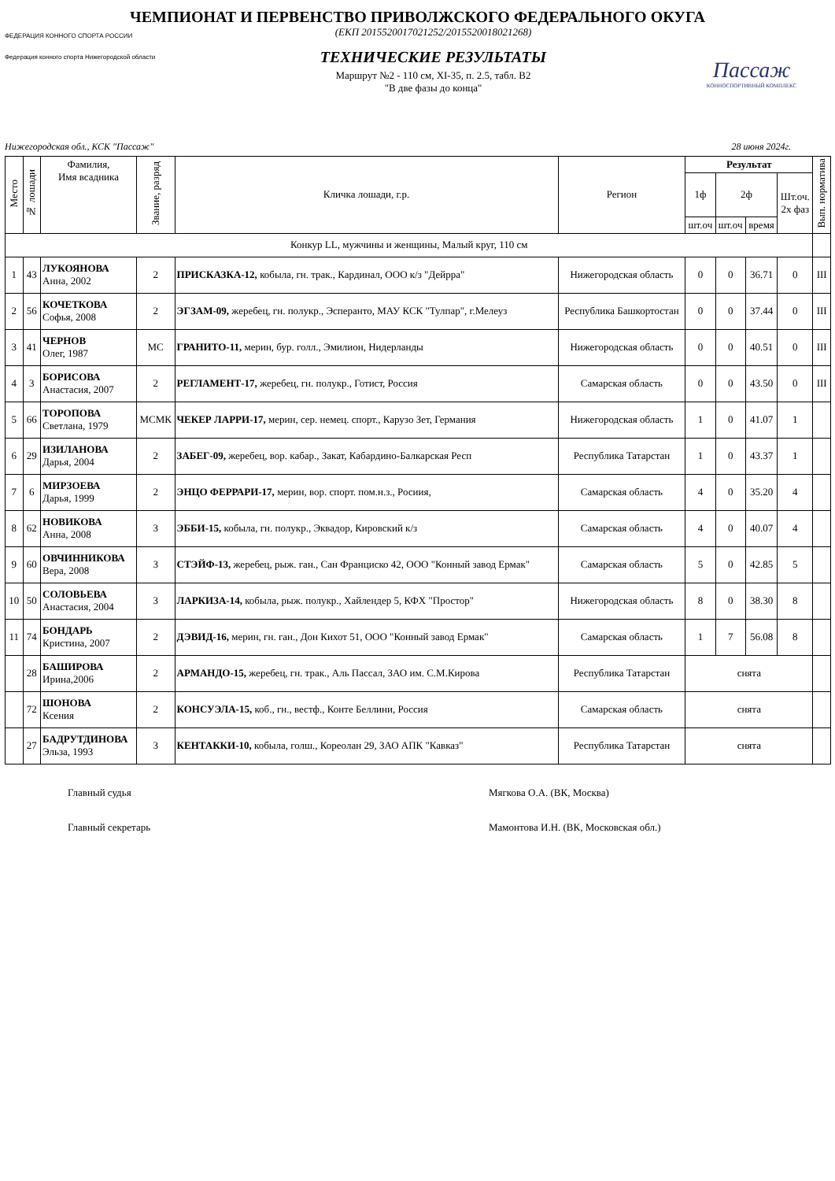ЧЕМПИОНАТ И ПЕРВЕНСТВО ПРИВОЛЖСКОГО ФЕДЕРАЛЬНОГО ОКУГА
ФЕДЕРАЦИЯ КОННОГО СПОРТА РОССИИ
Федерация конного спорта Нижегородской области
(ЕКП 2015520017021252/2015520018021268)
ТЕХНИЧЕСКИЕ РЕЗУЛЬТАТЫ
Маршрут №2 - 110 см, XI-35, п. 2.5, табл. В2
"В две фазы до конца"
Пассаж
КОННОСПОРТИВНЫЙ КОМПЛЕКС
Нижегородская обл., КСК "Пассаж" 28 июня 2024г.
| Место | № лошади | Фамилия, Имя всадника | Звание, разряд | Кличка лошади, г.р. | Регион | Результат | | | | Вып. норматива |
| --- | --- | --- | --- | --- | --- | --- | --- | --- | --- | --- |
| | | | | | | 1ф | 2ф | | Шт.оч. 2х фаз | |
| | | | | | | шт.оч | шт.оч | время | | |
| Конкур LL, мужчины и женщины, Малый круг, 110 см | | | | | | | | | | |
| 1 | 43 | ЛУКОЯНОВА Анна, 2002 | 2 | ПРИСКАЗКА-12, кобыла, гн. трак., Кардинал, ООО к/з "Дейрра" | Нижегородская область | 0 | 0 | 36.71 | 0 | III |
| 2 | 56 | КОЧЕТКОВА Софья, 2008 | 2 | ЭГЗАМ-09, жеребец, гн. полукр., Эсперанто, МАУ КСК "Тулпар", г.Мелеуз | Республика Башкортостан | 0 | 0 | 37.44 | 0 | III |
| 3 | 41 | ЧЕРНОВ Олег, 1987 | МС | ГРАНИТО-11, мерин, бур. голл., Эмилион, Нидерланды | Нижегородская область | 0 | 0 | 40.51 | 0 | III |
| 4 | 3 | БОРИСОВА Анастасия, 2007 | 2 | РЕГЛАМЕНТ-17, жеребец, гн. полукр., Готист, Россия | Самарская область | 0 | 0 | 43.50 | 0 | III |
| 5 | 66 | ТОРОПОВА Светлана, 1979 | МСМК | ЧЕКЕР ЛАРРИ-17, мерин, сер. немец. спорт., Карузо Зет, Германия | Нижегородская область | 1 | 0 | 41.07 | 1 | |
| 6 | 29 | ИЗИЛАНОВА Дарья, 2004 | 2 | ЗАБЕГ-09, жеребец, вор. кабар., Закат, Кабардино-Балкарская Респ | Республика Татарстан | 1 | 0 | 43.37 | 1 | |
| 7 | 6 | МИРЗОЕВА Дарья, 1999 | 2 | ЭНЦО ФЕРРАРИ-17, мерин, вор. спорт. пом.н.з., Росиия, | Самарская область | 4 | 0 | 35.20 | 4 | |
| 8 | 62 | НОВИКОВА Анна, 2008 | 3 | ЭББИ-15, кобыла, гн. полукр., Эквадор, Кировский к/з | Самарская область | 4 | 0 | 40.07 | 4 | |
| 9 | 60 | ОВЧИННИКОВА Вера, 2008 | 3 | СТЭЙФ-13, жеребец, рыж. ган., Сан Франциско 42, ООО "Конный завод Ермак" | Самарская область | 5 | 0 | 42.85 | 5 | |
| 10 | 50 | СОЛОВЬЕВА Анастасия, 2004 | 3 | ЛАРКИЗА-14, кобыла, рыж. полукр., Хайлендер 5, КФХ "Простор" | Нижегородская область | 8 | 0 | 38.30 | 8 | |
| 11 | 74 | БОНДАРЬ Кристина, 2007 | 2 | ДЭВИД-16, мерин, гн. ган., Дон Кихот 51, ООО "Конный завод Ермак" | Самарская область | 1 | 7 | 56.08 | 8 | |
| | 28 | БАШИРОВА Ирина,2006 | 2 | АРМАНДО-15, жеребец, гн. трак., Аль Пассал, ЗАО им. С.М.Кирова | Республика Татарстан | снята | | | | |
| | 72 | ШОНОВА Ксения | 2 | КОНСУЭЛА-15, коб., гн., вестф., Конте Беллини, Россия | Самарская область | снята | | | | |
| | 27 | БАДРУТДИНОВА Эльза, 1993 | 3 | КЕНТАККИ-10, кобыла, голш., Кореолан 29, ЗАО АПК "Кавказ" | Республика Татарстан | снята | | | | |
Главный судья Мягкова О.А. (ВК, Москва)
Главный секретарь Мамонтова И.Н. (ВК, Московская обл.)